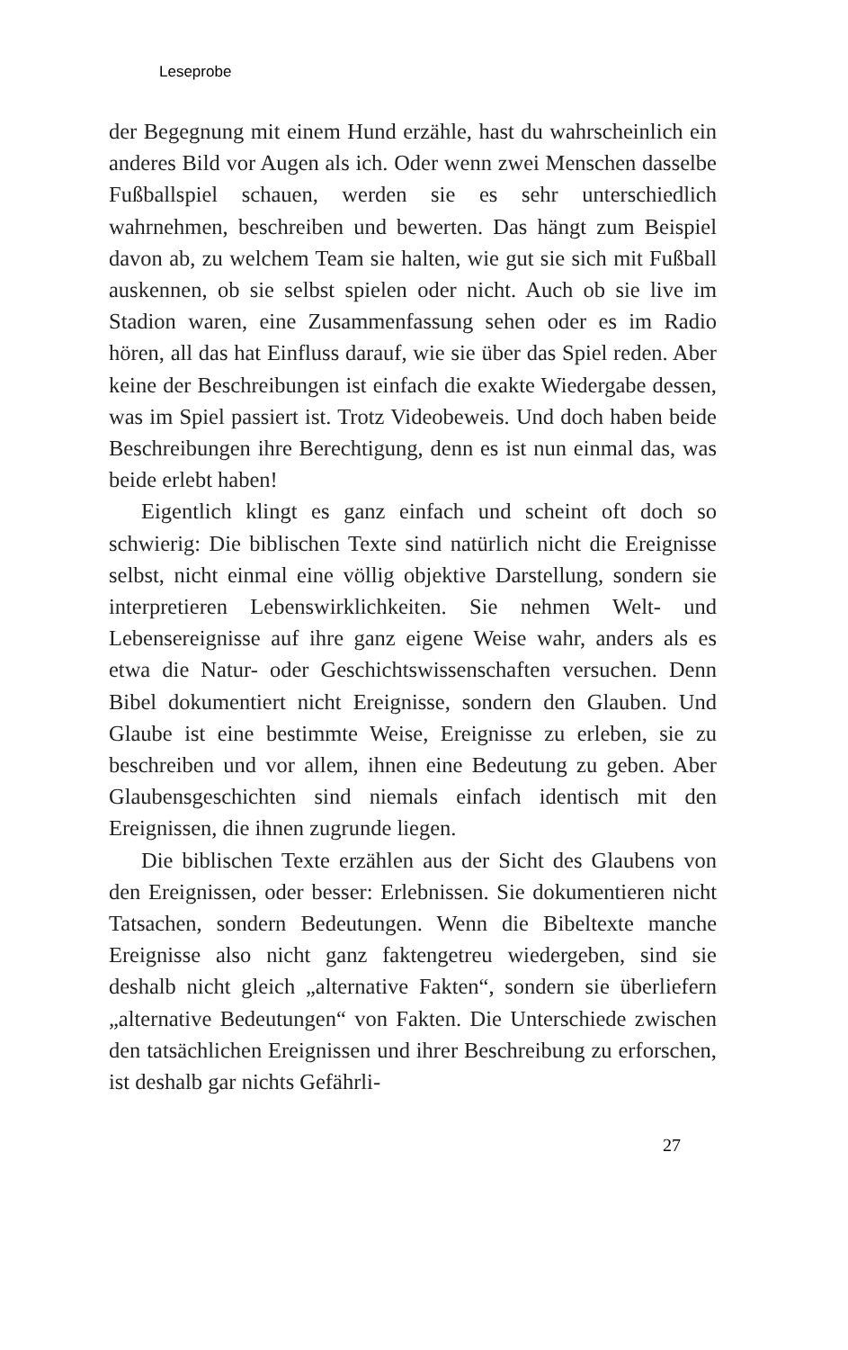Leseprobe
der Begegnung mit einem Hund erzähle, hast du wahrscheinlich ein anderes Bild vor Augen als ich. Oder wenn zwei Menschen dasselbe Fußballspiel schauen, werden sie es sehr unterschiedlich wahrnehmen, beschreiben und bewerten. Das hängt zum Beispiel davon ab, zu welchem Team sie halten, wie gut sie sich mit Fußball auskennen, ob sie selbst spielen oder nicht. Auch ob sie live im Stadion waren, eine Zusammenfassung sehen oder es im Radio hören, all das hat Einfluss darauf, wie sie über das Spiel reden. Aber keine der Beschreibungen ist einfach die exakte Wiedergabe dessen, was im Spiel passiert ist. Trotz Videobeweis. Und doch haben beide Beschreibungen ihre Berechtigung, denn es ist nun einmal das, was beide erlebt haben!
Eigentlich klingt es ganz einfach und scheint oft doch so schwierig: Die biblischen Texte sind natürlich nicht die Ereignisse selbst, nicht einmal eine völlig objektive Darstellung, sondern sie interpretieren Lebenswirklichkeiten. Sie nehmen Welt- und Lebensereignisse auf ihre ganz eigene Weise wahr, anders als es etwa die Natur- oder Geschichtswissenschaften versuchen. Denn Bibel dokumentiert nicht Ereignisse, sondern den Glauben. Und Glaube ist eine bestimmte Weise, Ereignisse zu erleben, sie zu beschreiben und vor allem, ihnen eine Bedeutung zu geben. Aber Glaubensgeschichten sind niemals einfach identisch mit den Ereignissen, die ihnen zugrunde liegen.
Die biblischen Texte erzählen aus der Sicht des Glaubens von den Ereignissen, oder besser: Erlebnissen. Sie dokumentieren nicht Tatsachen, sondern Bedeutungen. Wenn die Bibeltexte manche Ereignisse also nicht ganz faktengetreu wiedergeben, sind sie deshalb nicht gleich „alternative Fakten“, sondern sie überliefern „alternative Bedeutungen“ von Fakten. Die Unterschiede zwischen den tatsächlichen Ereignissen und ihrer Beschreibung zu erforschen, ist deshalb gar nichts Gefährli-
27